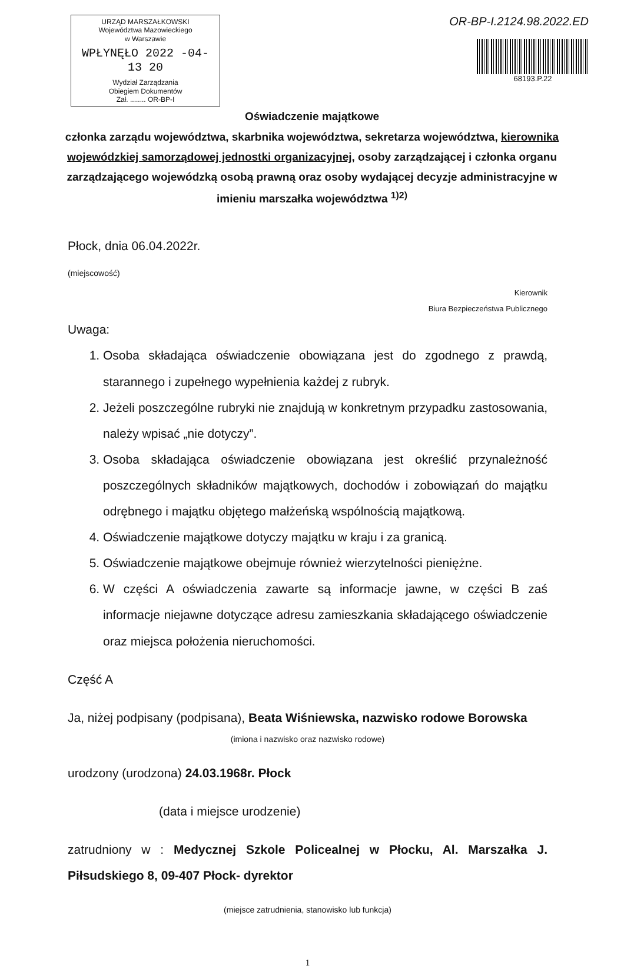URZĄD MARSZAŁKOWSKI
Województwa Mazowieckiego
w Warszawie
WPŁYNĘŁO 2022 -04- 13 20
Wydział Zarządzania
Obiegiem Dokumentów
Zał. ........ OR-BP-I
OR-BP-I.2124.98.2022.ED
68193.P.22
Oświadczenie majątkowe
członka zarządu województwa, skarbnika województwa, sekretarza województwa, kierownika wojewódzkiej samorządowej jednostki organizacyjnej, osoby zarządzającej i członka organu zarządzającego wojewódzką osobą prawną oraz osoby wydającej decyzje administracyjne w imieniu marszałka województwa <sup>1)2)</sup>
Płock, dnia 06.04.2022r.
(miejscowość)
Kierownik
Biura Bezpieczeństwa Publicznego
Uwaga:
1. Osoba składająca oświadczenie obowiązana jest do zgodnego z prawdą, starannego i zupełnego wypełnienia każdej z rubryk.
2. Jeżeli poszczególne rubryki nie znajdują w konkretnym przypadku zastosowania, należy wpisać „nie dotyczy”.
3. Osoba składająca oświadczenie obowiązana jest określić przynależność poszczególnych składników majątkowych, dochodów i zobowiązań do majątku odrębnego i majątku objętego małżeńską wspólnością majątkową.
4. Oświadczenie majątkowe dotyczy majątku w kraju i za granicą.
5. Oświadczenie majątkowe obejmuje również wierzytelności pieniężne.
6. W części A oświadczenia zawarte są informacje jawne, w części B zaś informacje niejawne dotyczące adresu zamieszkania składającego oświadczenie oraz miejsca położenia nieruchomości.
Część A
Ja, niżej podpisany (podpisana), Beata Wiśniewska, nazwisko rodowe Borowska
(imiona i nazwisko oraz nazwisko rodowe)
urodzony (urodzona) 24.03.1968r. Płock
(data i miejsce urodzenie)
zatrudniony w : Medycznej Szkole Policealnej w Płocku, Al. Marszałka J. Piłsudskiego 8, 09-407 Płock- dyrektor
(miejsce zatrudnienia, stanowisko lub funkcja)
1